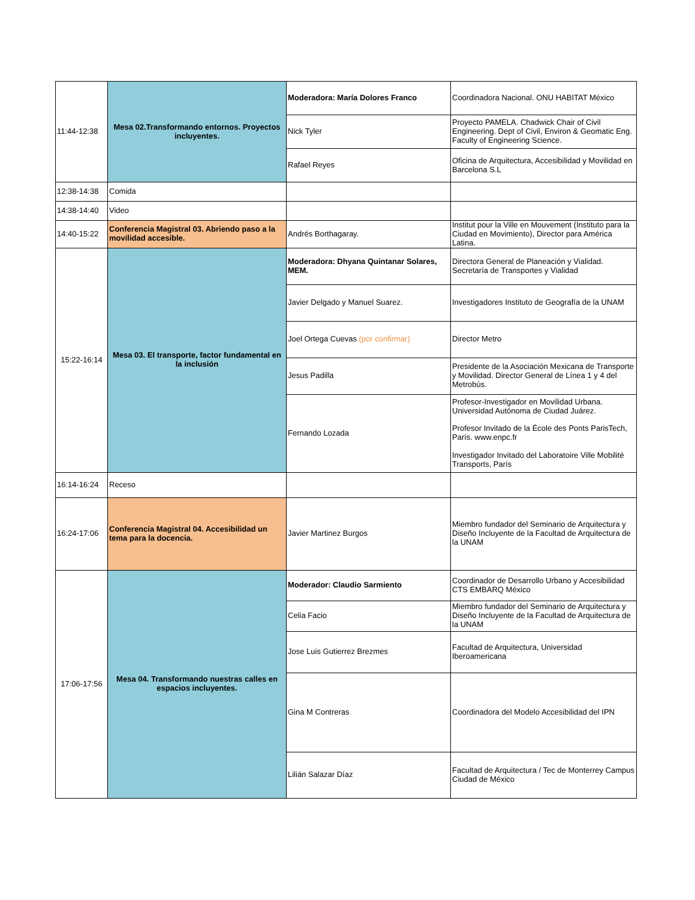| 11:44-12:38 | Mesa 02.Transformando entornos. Proyectos incluyentes. | Moderadora: María Dolores Franco | Coordinadora Nacional. ONU HABITAT México |
| | | Nick Tyler | Proyecto PAMELA. Chadwick Chair of Civil Engineering. Dept of Civil, Environ & Geomatic Eng. Faculty of Engineering Science. |
| | | Rafael Reyes | Oficina de Arquitectura, Accesibilidad y Movilidad en Barcelona S.L |
| 12:38-14:38 | Comida | | |
| 14:38-14:40 | Video | | |
| 14:40-15:22 | Conferencia Magistral 03. Abriendo paso a la movilidad accesible. | Andrés Borthagaray. | Institut pour la Ville en Mouvement (Instituto para la Ciudad en Movimiento), Director para América Latina. |
| 15:22-16:14 | Mesa 03. El transporte, factor fundamental en la inclusión | Moderadora: Dhyana Quintanar Solares, MEM. | Directora General de Planeación y Vialidad. Secretaría de Transportes y Vialidad |
| | | Javier Delgado y Manuel Suarez. | Investigadores Instituto de Geografía de la UNAM |
| | | Joel Ortega Cuevas (por confirmar) | Director Metro |
| | | Jesus Padilla | Presidente de la Asociación Mexicana de Transporte y Movilidad. Director General de Línea 1 y 4 del Metrobús. |
| | | Fernando Lozada | Profesor-Investigador en Movilidad Urbana. Universidad Autónoma de Ciudad Juárez. Profesor Invitado de la École des Ponts ParisTech, París. www.enpc.fr Investigador Invitado del Laboratoire Ville Mobilité Transports, París |
| 16:14-16:24 | Receso | | |
| 16:24-17:06 | Conferencia Magistral 04. Accesibilidad un tema para la docencia. | Javier Martinez Burgos | Miembro fundador del Seminario de Arquitectura y Diseño Incluyente de la Facultad de Arquitectura de la UNAM |
| 17:06-17:56 | Mesa 04. Transformando nuestras calles en espacios incluyentes. | Moderador: Claudio Sarmiento | Coordinador de Desarrollo Urbano y Accesibilidad CTS EMBARQ México |
| | | Celia Facio | Miembro fundador del Seminario de Arquitectura y Diseño Incluyente de la Facultad de Arquitectura de la UNAM |
| | | Jose Luis Gutierrez Brezmes | Facultad de Arquitectura, Universidad Iberoamericana |
| | | Gina M Contreras | Coordinadora del Modelo Accesibilidad del IPN |
| | | Lilián Salazar Díaz | Facultad de Arquitectura / Tec de Monterrey Campus Ciudad de México |